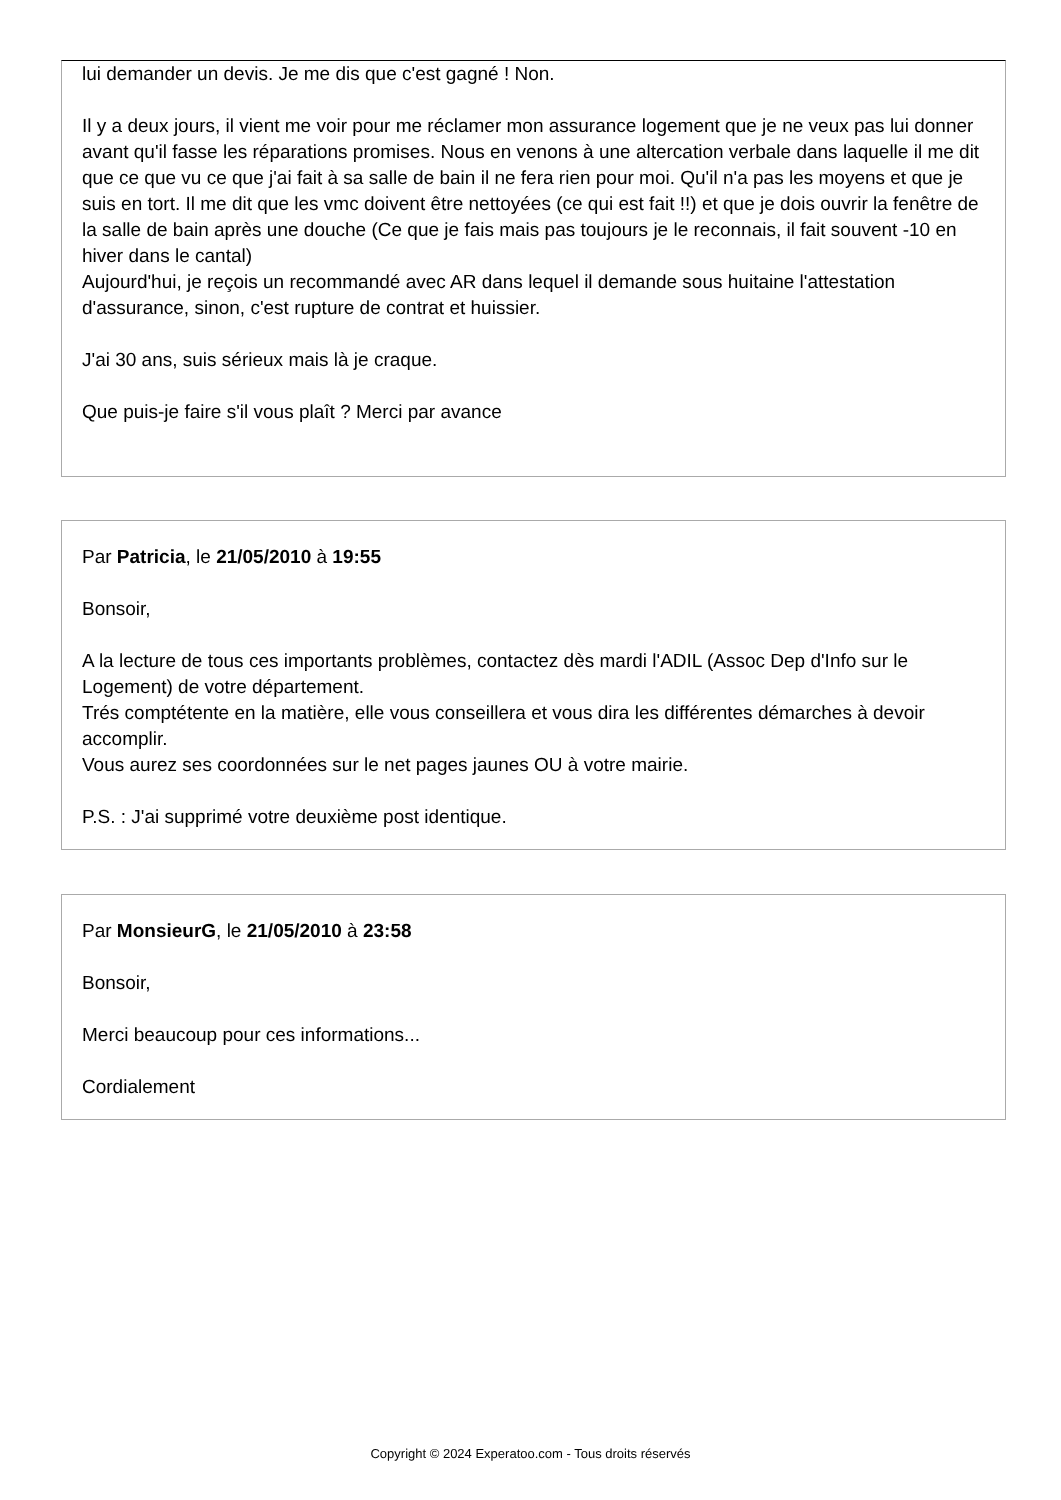lui demander un devis. Je me dis que c'est gagné ! Non.
Il y a deux jours, il vient me voir pour me réclamer mon assurance logement que je ne veux pas lui donner avant qu'il fasse les réparations promises. Nous en venons à une altercation verbale dans laquelle il me dit que ce que vu ce que j'ai fait à sa salle de bain il ne fera rien pour moi. Qu'il n'a pas les moyens et que je suis en tort. Il me dit que les vmc doivent être nettoyées (ce qui est fait !!) et que je dois ouvrir la fenêtre de la salle de bain après une douche (Ce que je fais mais pas toujours je le reconnais, il fait souvent -10 en hiver dans le cantal)
Aujourd'hui, je reçois un recommandé avec AR dans lequel il demande sous huitaine l'attestation d'assurance, sinon, c'est rupture de contrat et huissier.
J'ai 30 ans, suis sérieux mais là je craque.
Que puis-je faire s'il vous plaît ? Merci par avance
Par Patricia, le 21/05/2010 à 19:55
Bonsoir,
A la lecture de tous ces importants problèmes, contactez dès mardi l'ADIL (Assoc Dep d'Info sur le Logement) de votre département.
Trés comptétente en la matière, elle vous conseillera et vous dira les différentes démarches à devoir accomplir.
Vous aurez ses coordonnées sur le net pages jaunes OU à votre mairie.
P.S. : J'ai supprimé votre deuxième post identique.
Par MonsieurG, le 21/05/2010 à 23:58
Bonsoir,
Merci beaucoup pour ces informations...
Cordialement
Copyright © 2024 Experatoo.com - Tous droits réservés